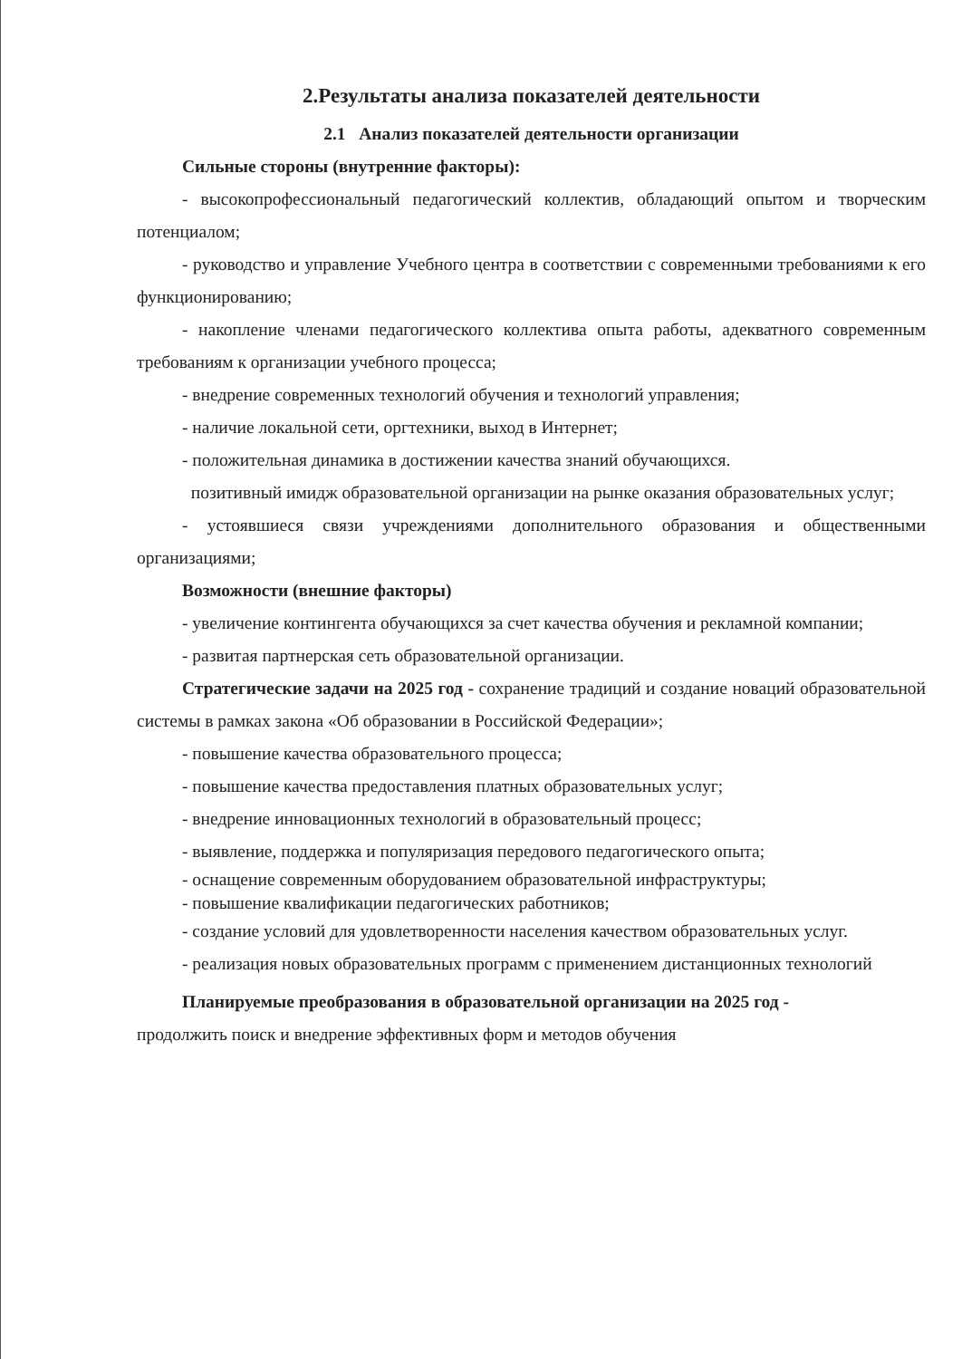2.Результаты анализа показателей деятельности
2.1 Анализ показателей деятельности организации
Сильные стороны (внутренние факторы):
- высокопрофессиональный педагогический коллектив, обладающий опытом и творческим потенциалом;
- руководство и управление Учебного центра в соответствии с современными требованиями к его функционированию;
- накопление членами педагогического коллектива опыта работы, адекватного современным требованиям к организации учебного процесса;
- внедрение современных технологий обучения и технологий управления;
- наличие локальной сети, оргтехники, выход в Интернет;
- положительная динамика в достижении качества знаний обучающихся.
позитивный имидж образовательной организации на рынке оказания образовательных услуг;
- устоявшиеся связи учреждениями дополнительного образования и общественными организациями;
Возможности (внешние факторы)
- увеличение контингента обучающихся за счет качества обучения и рекламной компании;
- развитая партнерская сеть образовательной организации.
Стратегические задачи на 2025 год - сохранение традиций и создание новаций образовательной системы в рамках закона «Об образовании в Российской Федерации»;
- повышение качества образовательного процесса;
- повышение качества предоставления платных образовательных услуг;
- внедрение инновационных технологий в образовательный процесс;
- выявление, поддержка и популяризация передового педагогического опыта;
- оснащение современным оборудованием образовательной инфраструктуры;
- повышение квалификации педагогических работников;
- создание условий для удовлетворенности населения качеством образовательных услуг.
- реализация новых образовательных программ с применением дистанционных технологий
Планируемые преобразования в образовательной организации на 2025 год -
продолжить поиск и внедрение эффективных форм и методов обучения